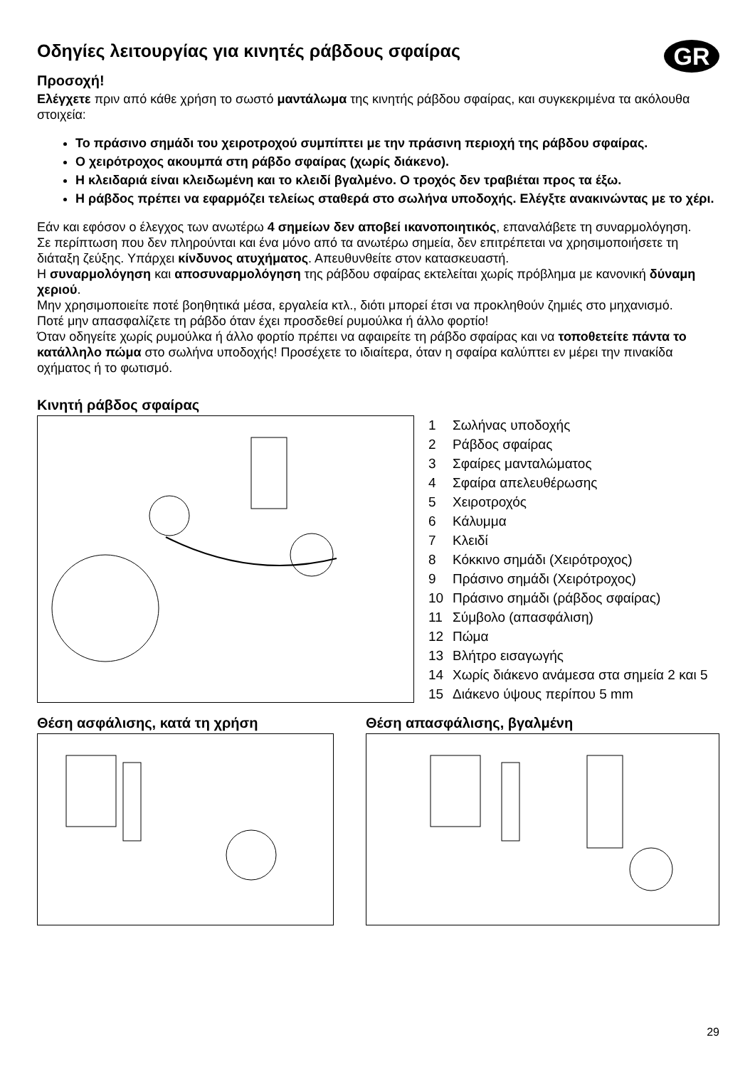GR
Οδηγίες λειτουργίας για κινητές ράβδους σφαίρας
Προσοχή!
Ελέγχετε πριν από κάθε χρήση το σωστό μαντάλωμα της κινητής ράβδου σφαίρας, και συγκεκριμένα τα ακόλουθα στοιχεία:
Το πράσινο σημάδι του χειροτροχού συμπίπτει με την πράσινη περιοχή της ράβδου σφαίρας.
Ο χειρότροχος ακουμπά στη ράβδο σφαίρας (χωρίς διάκενο).
Η κλειδαριά είναι κλειδωμένη και το κλειδί βγαλμένο. Ο τροχός δεν τραβιέται προς τα έξω.
Η ράβδος πρέπει να εφαρμόζει τελείως σταθερά στο σωλήνα υποδοχής. Ελέγξτε ανακινώντας με το χέρι.
Εάν και εφόσον ο έλεγχος των ανωτέρω 4 σημείων δεν αποβεί ικανοποιητικός, επαναλάβετε τη συναρμολόγηση.
Σε περίπτωση που δεν πληρούνται και ένα μόνο από τα ανωτέρω σημεία, δεν επιτρέπεται να χρησιμοποιήσετε τη διάταξη ζεύξης. Υπάρχει κίνδυνος ατυχήματος. Απευθυνθείτε στον κατασκευαστή.
Η συναρμολόγηση και αποσυναρμολόγηση της ράβδου σφαίρας εκτελείται χωρίς πρόβλημα με κανονική δύναμη χεριού.
Μην χρησιμοποιείτε ποτέ βοηθητικά μέσα, εργαλεία κτλ., διότι μπορεί έτσι να προκληθούν ζημιές στο μηχανισμό.
Ποτέ μην απασφαλίζετε τη ράβδο όταν έχει προσδεθεί ρυμούλκα ή άλλο φορτίο!
Όταν οδηγείτε χωρίς ρυμούλκα ή άλλο φορτίο πρέπει να αφαιρείτε τη ράβδο σφαίρας και να τοποθετείτε πάντα το κατάλληλο πώμα στο σωλήνα υποδοχής! Προσέχετε το ιδιαίτερα, όταν η σφαίρα καλύπτει εν μέρει την πινακίδα οχήματος ή το φωτισμό.
Κινητή ράβδος σφαίρας
1 Σωλήνας υποδοχής
2 Ράβδος σφαίρας
3 Σφαίρες μανταλώματος
4 Σφαίρα απελευθέρωσης
5 Χειροτροχός
6 Κάλυμμα
7 Κλειδί
8 Κόκκινο σημάδι (Χειρότροχος)
9 Πράσινο σημάδι (Χειρότροχος)
10 Πράσινο σημάδι (ράβδος σφαίρας)
11 Σύμβολο (απασφάλιση)
12 Πώμα
13 Βλήτρο εισαγωγής
14 Χωρίς διάκενο ανάμεσα στα σημεία 2 και 5
15 Διάκενο ύψους περίπου 5 mm
Θέση ασφάλισης, κατά τη χρήση Θέση απασφάλισης, βγαλμένη
29